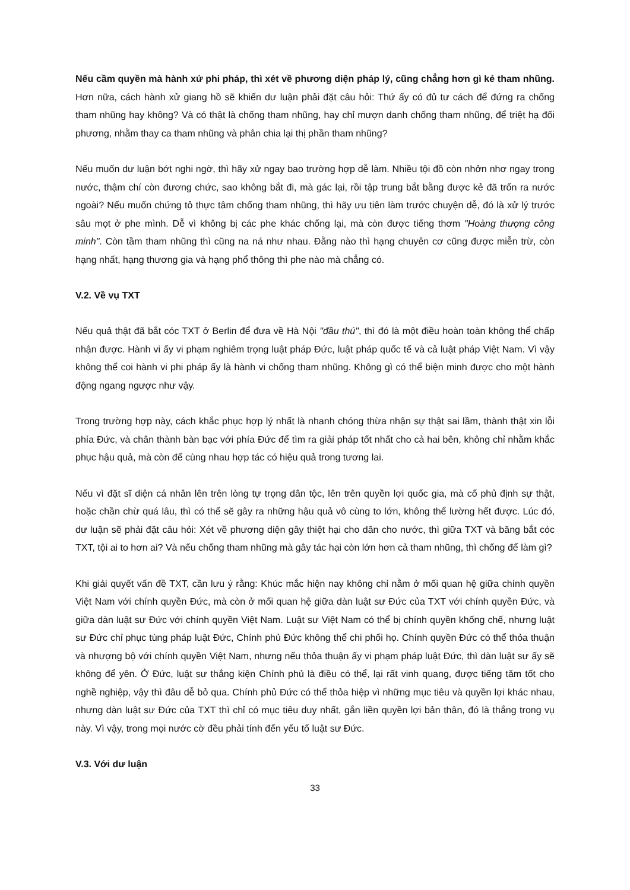Nếu cầm quyền mà hành xử phi pháp, thì xét về phương diện pháp lý, cũng chẳng hơn gì kẻ tham nhũng. Hơn nữa, cách hành xử giang hồ sẽ khiến dư luận phải đặt câu hỏi: Thứ ấy có đủ tư cách để đứng ra chống tham nhũng hay không? Và có thật là chống tham nhũng, hay chỉ mượn danh chống tham nhũng, để triệt hạ đối phương, nhằm thay ca tham nhũng và phân chia lại thị phần tham nhũng?
Nếu muốn dư luận bớt nghi ngờ, thì hãy xử ngay bao trường hợp dễ làm. Nhiều tội đồ còn nhởn nhơ ngay trong nước, thậm chí còn đương chức, sao không bắt đi, mà gác lại, rồi tập trung bắt bằng được kẻ đã trốn ra nước ngoài? Nếu muốn chứng tỏ thực tâm chống tham nhũng, thì hãy ưu tiên làm trước chuyện dễ, đó là xử lý trước sâu mọt ở phe mình. Dễ vì không bị các phe khác chống lại, mà còn được tiếng thơm "Hoàng thượng công minh". Còn tầm tham nhũng thì cũng na ná như nhau. Đằng nào thì hạng chuyên cơ cũng được miễn trừ, còn hạng nhất, hạng thương gia và hạng phổ thông thì phe nào mà chẳng có.
V.2. Về vụ TXT
Nếu quả thật đã bắt cóc TXT ở Berlin để đưa về Hà Nội "đầu thú", thì đó là một điều hoàn toàn không thể chấp nhận được. Hành vi ấy vi phạm nghiêm trọng luật pháp Đức, luật pháp quốc tế và cả luật pháp Việt Nam. Vì vậy không thể coi hành vi phi pháp ấy là hành vi chống tham nhũng. Không gì có thể biện minh được cho một hành động ngang ngược như vậy.
Trong trường hợp này, cách khắc phục hợp lý nhất là nhanh chóng thừa nhận sự thật sai lầm, thành thật xin lỗi phía Đức, và chân thành bàn bạc với phía Đức để tìm ra giải pháp tốt nhất cho cả hai bên, không chỉ nhằm khắc phục hậu quả, mà còn để cùng nhau hợp tác có hiệu quả trong tương lai.
Nếu vì đặt sĩ diện cá nhân lên trên lòng tự trọng dân tộc, lên trên quyền lợi quốc gia, mà cố phủ định sự thật, hoặc chần chừ quá lâu, thì có thể sẽ gây ra những hậu quả vô cùng to lớn, không thể lường hết được. Lúc đó, dư luận sẽ phải đặt câu hỏi: Xét về phương diện gây thiệt hại cho dân cho nước, thì giữa TXT và băng bắt cóc TXT, tội ai to hơn ai? Và nếu chống tham nhũng mà gây tác hại còn lớn hơn cả tham nhũng, thì chống để làm gì?
Khi giải quyết vấn đề TXT, cần lưu ý rằng: Khúc mắc hiện nay không chỉ nằm ở mối quan hệ giữa chính quyền Việt Nam với chính quyền Đức, mà còn ở mối quan hệ giữa dàn luật sư Đức của TXT với chính quyền Đức, và giữa dàn luật sư Đức với chính quyền Việt Nam. Luật sư Việt Nam có thể bị chính quyền khống chế, nhưng luật sư Đức chỉ phục tùng pháp luật Đức, Chính phủ Đức không thể chi phối họ. Chính quyền Đức có thể thỏa thuận và nhượng bộ với chính quyền Việt Nam, nhưng nếu thỏa thuận ấy vi phạm pháp luật Đức, thì dàn luật sư ấy sẽ không để yên. Ở Đức, luật sư thắng kiện Chính phủ là điều có thể, lại rất vinh quang, được tiếng tăm tốt cho nghề nghiệp, vậy thì đâu dễ bỏ qua. Chính phủ Đức có thể thỏa hiệp vì những mục tiêu và quyền lợi khác nhau, nhưng dàn luật sư Đức của TXT thì chỉ có mục tiêu duy nhất, gắn liền quyền lợi bản thân, đó là thắng trong vụ này. Vì vậy, trong mọi nước cờ đều phải tính đến yếu tố luật sư Đức.
V.3. Với dư luận
33